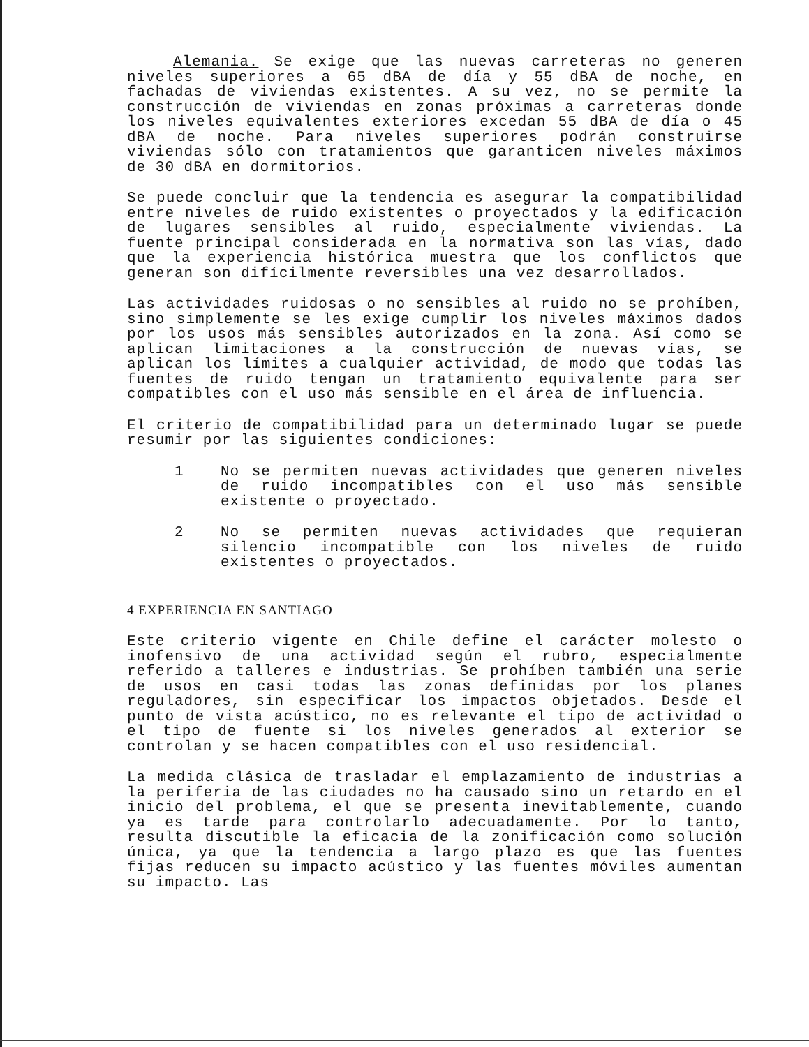Alemania. Se exige que las nuevas carreteras no generen niveles superiores a 65 dBA de día y 55 dBA de noche, en fachadas de viviendas existentes. A su vez, no se permite la construcción de viviendas en zonas próximas a carreteras donde los niveles equivalentes exteriores excedan 55 dBA de día o 45 dBA de noche. Para niveles superiores podrán construirse viviendas sólo con tratamientos que garanticen niveles máximos de 30 dBA en dormitorios.
Se puede concluir que la tendencia es asegurar la compatibilidad entre niveles de ruido existentes o proyectados y la edificación de lugares sensibles al ruido, especialmente viviendas. La fuente principal considerada en la normativa son las vías, dado que la experiencia histórica muestra que los conflictos que generan son difícilmente reversibles una vez desarrollados.
Las actividades ruidosas o no sensibles al ruido no se prohíben, sino simplemente se les exige cumplir los niveles máximos dados por los usos más sensibles autorizados en la zona. Así como se aplican limitaciones a la construcción de nuevas vías, se aplican los límites a cualquier actividad, de modo que todas las fuentes de ruido tengan un tratamiento equivalente para ser compatibles con el uso más sensible en el área de influencia.
El criterio de compatibilidad para un determinado lugar se puede resumir por las siguientes condiciones:
1 No se permiten nuevas actividades que generen niveles de ruido incompatibles con el uso más sensible existente o proyectado.
2 No se permiten nuevas actividades que requieran silencio incompatible con los niveles de ruido existentes o proyectados.
4 EXPERIENCIA EN SANTIAGO
Este criterio vigente en Chile define el carácter molesto o inofensivo de una actividad según el rubro, especialmente referido a talleres e industrias. Se prohíben también una serie de usos en casi todas las zonas definidas por los planes reguladores, sin especificar los impactos objetados. Desde el punto de vista acústico, no es relevante el tipo de actividad o el tipo de fuente si los niveles generados al exterior se controlan y se hacen compatibles con el uso residencial.
La medida clásica de trasladar el emplazamiento de industrias a la periferia de las ciudades no ha causado sino un retardo en el inicio del problema, el que se presenta inevitablemente, cuando ya es tarde para controlarlo adecuadamente. Por lo tanto, resulta discutible la eficacia de la zonificación como solución única, ya que la tendencia a largo plazo es que las fuentes fijas reducen su impacto acústico y las fuentes móviles aumentan su impacto. Las